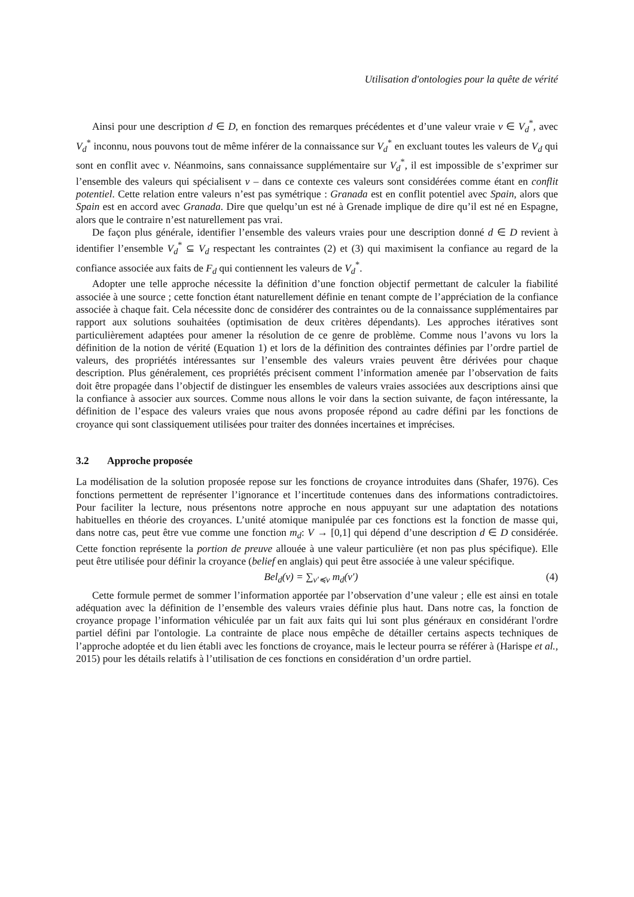Utilisation d'ontologies pour la quête de vérité
Ainsi pour une description d ∈ D, en fonction des remarques précédentes et d’une valeur vraie v ∈ V<sub>d</sub><sup>*</sup>, avec V<sub>d</sub><sup>*</sup> inconnu, nous pouvons tout de même inférer de la connaissance sur V<sub>d</sub><sup>*</sup> en excluant toutes les valeurs de V<sub>d</sub> qui sont en conflit avec v. Néanmoins, sans connaissance supplémentaire sur V<sub>d</sub><sup>*</sup>, il est impossible de s’exprimer sur l’ensemble des valeurs qui spécialisent v – dans ce contexte ces valeurs sont considérées comme étant en conflit potentiel. Cette relation entre valeurs n’est pas symétrique : Granada est en conflit potentiel avec Spain, alors que Spain est en accord avec Granada. Dire que quelqu’un est né à Grenade implique de dire qu’il est né en Espagne, alors que le contraire n’est naturellement pas vrai.
De façon plus générale, identifier l’ensemble des valeurs vraies pour une description donné d ∈ D revient à identifier l’ensemble V<sub>d</sub><sup>*</sup> ⊆ V<sub>d</sub> respectant les contraintes (2) et (3) qui maximisent la confiance au regard de la confiance associée aux faits de F<sub>d</sub> qui contiennent les valeurs de V<sub>d</sub><sup>*</sup>.
Adopter une telle approche nécessite la définition d’une fonction objectif permettant de calculer la fiabilité associée à une source ; cette fonction étant naturellement définie en tenant compte de l’appréciation de la confiance associée à chaque fait. Cela nécessite donc de considérer des contraintes ou de la connaissance supplémentaires par rapport aux solutions souhaitées (optimisation de deux critères dépendants). Les approches itératives sont particulièrement adaptées pour amener la résolution de ce genre de problème. Comme nous l’avons vu lors la définition de la notion de vérité (Equation 1) et lors de la définition des contraintes définies par l’ordre partiel de valeurs, des propriétés intéressantes sur l’ensemble des valeurs vraies peuvent être dérivées pour chaque description. Plus généralement, ces propriétés précisent comment l’information amenée par l’observation de faits doit être propagée dans l’objectif de distinguer les ensembles de valeurs vraies associées aux descriptions ainsi que la confiance à associer aux sources. Comme nous allons le voir dans la section suivante, de façon intéressante, la définition de l’espace des valeurs vraies que nous avons proposée répond au cadre défini par les fonctions de croyance qui sont classiquement utilisées pour traiter des données incertaines et imprécises.
3.2 Approche proposée
La modélisation de la solution proposée repose sur les fonctions de croyance introduites dans (Shafer, 1976). Ces fonctions permettent de représenter l’ignorance et l’incertitude contenues dans des informations contradictoires. Pour faciliter la lecture, nous présentons notre approche en nous appuyant sur une adaptation des notations habituelles en théorie des croyances. L’unité atomique manipulée par ces fonctions est la fonction de masse qui, dans notre cas, peut être vue comme une fonction m<sub>d</sub>: V → [0,1] qui dépend d’une description d ∈ D considérée. Cette fonction représente la portion de preuve allouée à une valeur particulière (et non pas plus spécifique). Elle peut être utilisée pour définir la croyance (belief en anglais) qui peut être associée à une valeur spécifique.
Bel<sub>d</sub>(v) = ∑<sub>v′≼v</sub> m<sub>d</sub>(v′) (4)
Cette formule permet de sommer l’information apportée par l’observation d’une valeur ; elle est ainsi en totale adéquation avec la définition de l’ensemble des valeurs vraies définie plus haut. Dans notre cas, la fonction de croyance propage l’information véhiculée par un fait aux faits qui lui sont plus généraux en considérant l'ordre partiel défini par l'ontologie. La contrainte de place nous empêche de détailler certains aspects techniques de l’approche adoptée et du lien établi avec les fonctions de croyance, mais le lecteur pourra se référer à (Harispe et al., 2015) pour les détails relatifs à l’utilisation de ces fonctions en considération d’un ordre partiel.